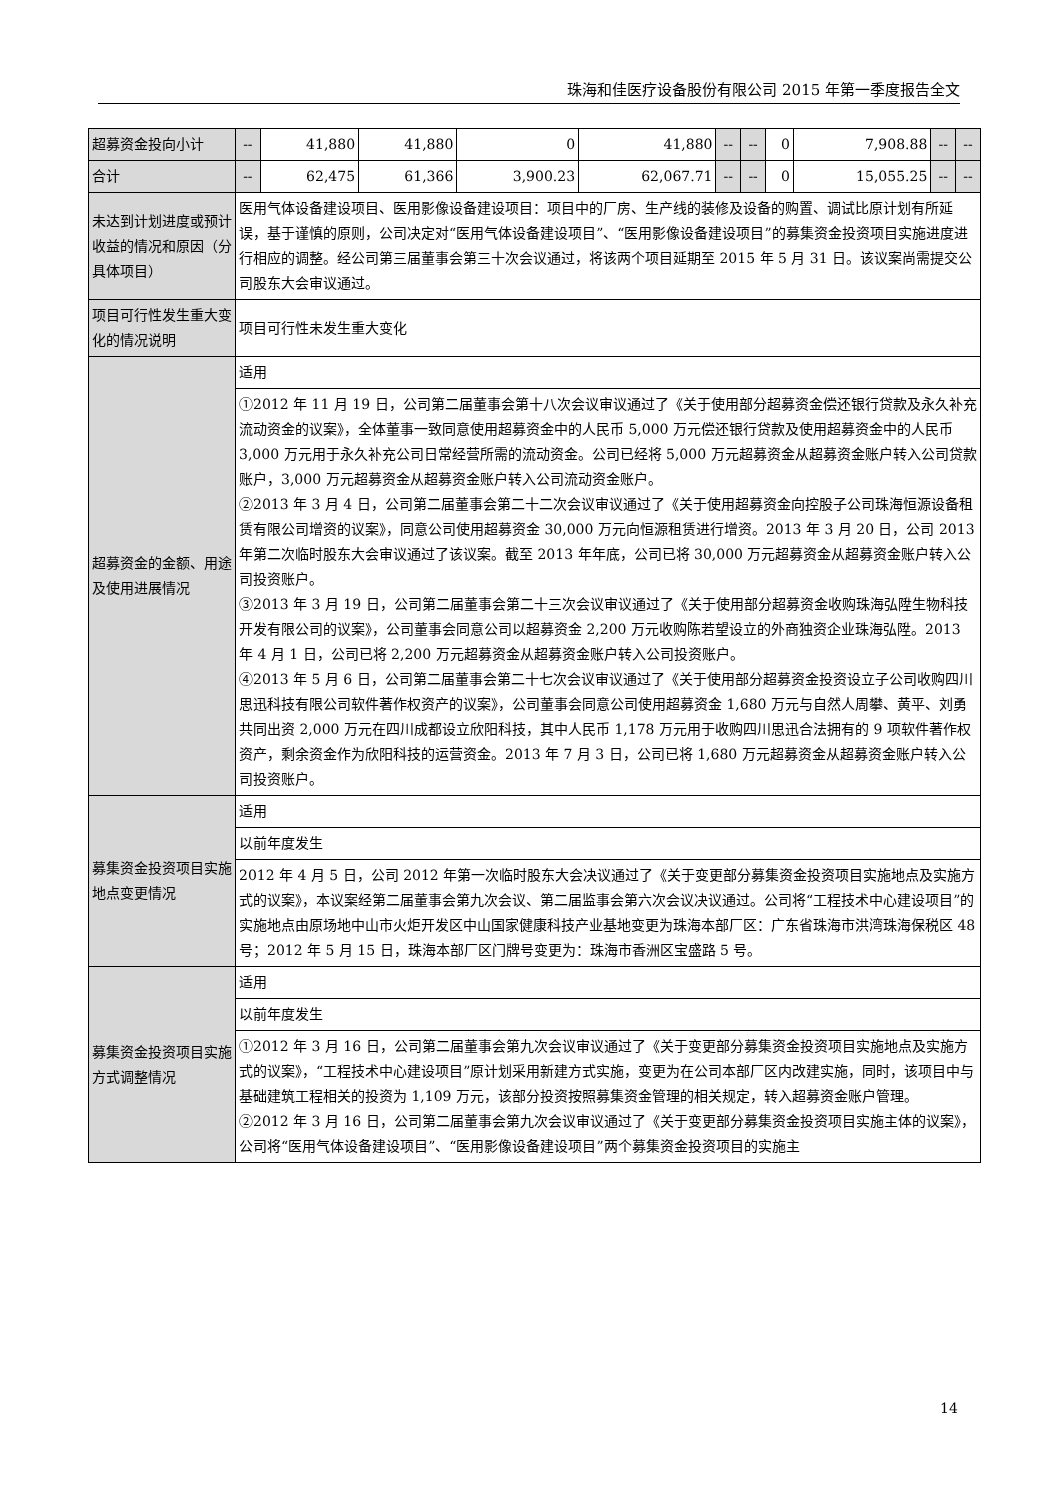珠海和佳医疗设备股份有限公司 2015 年第一季度报告全文
| 超募资金投向小计 | -- | 41,880 | 41,880 | 0 | 41,880 | -- | -- | 0 | 7,908.88 | -- | -- |
| 合计 | -- | 62,475 | 61,366 | 3,900.23 | 62,067.71 | -- | -- | 0 | 15,055.25 | -- | -- |
| 未达到计划进度或预计收益的情况和原因（分具体项目） | 医用气体设备建设项目、医用影像设备建设项目：项目中的厂房、生产线的装修及设备的购置、调试比原计划有所延误，基于谨慎的原则，公司决定对“医用气体设备建设项目”、“医用影像设备建设项目”的募集资金投资项目实施进度进行相应的调整。经公司第三届董事会第三十次会议通过，将该两个项目延期至 2015 年 5 月 31 日。该议案尚需提交公司股东大会审议通过。 | | | | | | | | | | |
| 项目可行性发生重大变化的情况说明 | 项目可行性未发生重大变化 | | | | | | | | | | |
| 超募资金的金额、用途及使用进展情况 | 适用 | | | | | | | | | | |
| | ①2012 年 11 月 19 日，公司第二届董事会第十八次会议审议通过了《关于使用部分超募资金偿还银行贷款及永久补充流动资金的议案》，全体董事一致同意使用超募资金中的人民币 5,000 万元偿还银行贷款及使用超募资金中的人民币 3,000 万元用于永久补充公司日常经营所需的流动资金。公司已经将 5,000 万元超募资金从超募资金账户转入公司贷款账户，3,000 万元超募资金从超募资金账户转入公司流动资金账户。 ②2013 年 3 月 4 日，公司第二届董事会第二十二次会议审议通过了《关于使用超募资金向控股子公司珠海恒源设备租赁有限公司增资的议案》，同意公司使用超募资金 30,000 万元向恒源租赁进行增资。2013 年 3 月 20 日，公司 2013 年第二次临时股东大会审议通过了该议案。截至 2013 年年底，公司已将 30,000 万元超募资金从超募资金账户转入公司投资账户。 ③2013 年 3 月 19 日，公司第二届董事会第二十三次会议审议通过了《关于使用部分超募资金收购珠海弘陞生物科技开发有限公司的议案》，公司董事会同意公司以超募资金 2,200 万元收购陈若望设立的外商独资企业珠海弘陞。2013 年 4 月 1 日，公司已将 2,200 万元超募资金从超募资金账户转入公司投资账户。 ④2013 年 5 月 6 日，公司第二届董事会第二十七次会议审议通过了《关于使用部分超募资金投资设立子公司收购四川思迅科技有限公司软件著作权资产的议案》，公司董事会同意公司使用超募资金 1,680 万元与自然人周攀、黄平、刘勇共同出资 2,000 万元在四川成都设立欣阳科技，其中人民币 1,178 万元用于收购四川思迅合法拥有的 9 项软件著作权资产，剩余资金作为欣阳科技的运营资金。2013 年 7 月 3 日，公司已将 1,680 万元超募资金从超募资金账户转入公司投资账户。 | | | | | | | | | | |
| 募集资金投资项目实施地点变更情况 | 适用 | | | | | | | | | | |
| | 以前年度发生 | | | | | | | | | | |
| | 2012 年 4 月 5 日，公司 2012 年第一次临时股东大会决议通过了《关于变更部分募集资金投资项目实施地点及实施方式的议案》，本议案经第二届董事会第九次会议、第二届监事会第六次会议决议通过。公司将“工程技术中心建设项目”的实施地点由原场地中山市火炬开发区中山国家健康科技产业基地变更为珠海本部厂区：广东省珠海市洪湾珠海保税区 48 号；2012 年 5 月 15 日，珠海本部厂区门牌号变更为：珠海市香洲区宝盛路 5 号。 | | | | | | | | | | |
| 募集资金投资项目实施方式调整情况 | 适用 | | | | | | | | | | |
| | 以前年度发生 | | | | | | | | | | |
| | ①2012 年 3 月 16 日，公司第二届董事会第九次会议审议通过了《关于变更部分募集资金投资项目实施地点及实施方式的议案》，“工程技术中心建设项目”原计划采用新建方式实施，变更为在公司本部厂区内改建实施，同时，该项目中与基础建筑工程相关的投资为 1,109 万元，该部分投资按照募集资金管理的相关规定，转入超募资金账户管理。 ②2012 年 3 月 16 日，公司第二届董事会第九次会议审议通过了《关于变更部分募集资金投资项目实施主体的议案》，公司将“医用气体设备建设项目”、“医用影像设备建设项目”两个募集资金投资项目的实施主 | | | | | | | | | | |
14